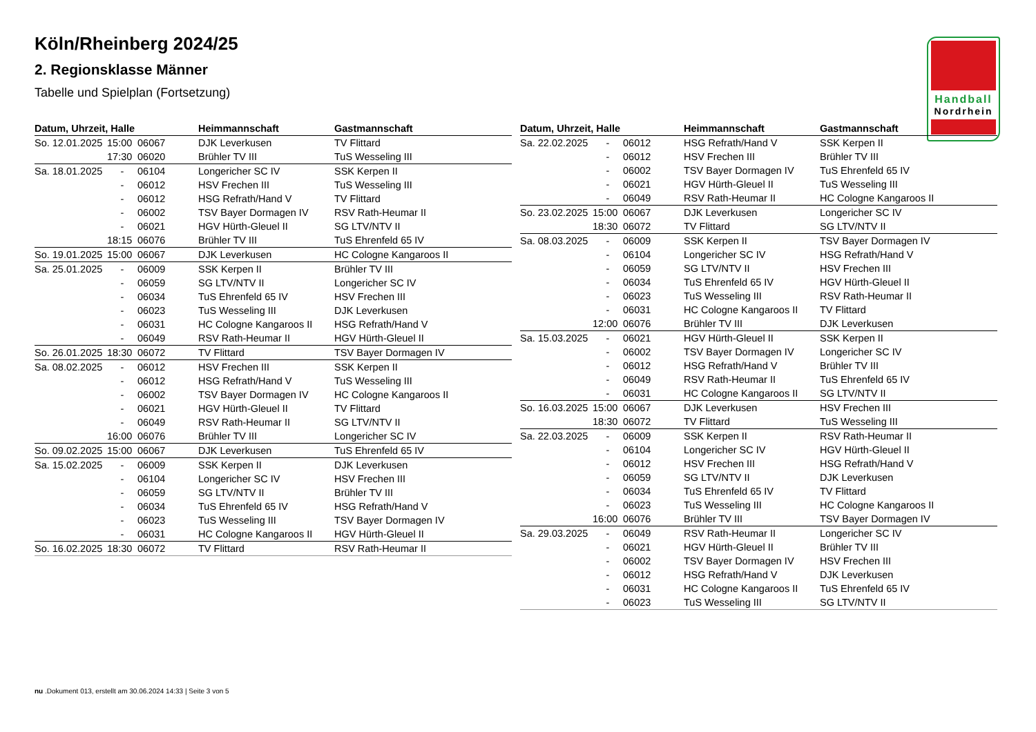Köln/Rheinberg 2024/25
2. Regionsklasse Männer
Tabelle und Spielplan (Fortsetzung)
Handball
Nordrhein
| Datum, Uhrzeit, Halle | | | Heimmannschaft | Gastmannschaft |
| --- | --- | --- | --- | --- |
| So. 12.01.2025 | 15:00 | 06067 | DJK Leverkusen | TV Flittard |
| | 17:30 | 06020 | Brühler TV III | TuS Wesseling III |
| Sa. 18.01.2025 | - | 06104 | Longericher SC IV | SSK Kerpen II |
| | - | 06012 | HSV Frechen III | TuS Wesseling III |
| | - | 06012 | HSG Refrath/Hand V | TV Flittard |
| | - | 06002 | TSV Bayer Dormagen IV | RSV Rath-Heumar II |
| | - | 06021 | HGV Hürth-Gleuel II | SG LTV/NTV II |
| | 18:15 | 06076 | Brühler TV III | TuS Ehrenfeld 65 IV |
| So. 19.01.2025 | 15:00 | 06067 | DJK Leverkusen | HC Cologne Kangaroos II |
| Sa. 25.01.2025 | - | 06009 | SSK Kerpen II | Brühler TV III |
| | - | 06059 | SG LTV/NTV II | Longericher SC IV |
| | - | 06034 | TuS Ehrenfeld 65 IV | HSV Frechen III |
| | - | 06023 | TuS Wesseling III | DJK Leverkusen |
| | - | 06031 | HC Cologne Kangaroos II | HSG Refrath/Hand V |
| | - | 06049 | RSV Rath-Heumar II | HGV Hürth-Gleuel II |
| So. 26.01.2025 | 18:30 | 06072 | TV Flittard | TSV Bayer Dormagen IV |
| Sa. 08.02.2025 | - | 06012 | HSV Frechen III | SSK Kerpen II |
| | - | 06012 | HSG Refrath/Hand V | TuS Wesseling III |
| | - | 06002 | TSV Bayer Dormagen IV | HC Cologne Kangaroos II |
| | - | 06021 | HGV Hürth-Gleuel II | TV Flittard |
| | - | 06049 | RSV Rath-Heumar II | SG LTV/NTV II |
| | 16:00 | 06076 | Brühler TV III | Longericher SC IV |
| So. 09.02.2025 | 15:00 | 06067 | DJK Leverkusen | TuS Ehrenfeld 65 IV |
| Sa. 15.02.2025 | - | 06009 | SSK Kerpen II | DJK Leverkusen |
| | - | 06104 | Longericher SC IV | HSV Frechen III |
| | - | 06059 | SG LTV/NTV II | Brühler TV III |
| | - | 06034 | TuS Ehrenfeld 65 IV | HSG Refrath/Hand V |
| | - | 06023 | TuS Wesseling III | TSV Bayer Dormagen IV |
| | - | 06031 | HC Cologne Kangaroos II | HGV Hürth-Gleuel II |
| So. 16.02.2025 | 18:30 | 06072 | TV Flittard | RSV Rath-Heumar II |
| Datum, Uhrzeit, Halle | | | Heimmannschaft | Gastmannschaft |
| --- | --- | --- | --- | --- |
| Sa. 22.02.2025 | - | 06012 | HSG Refrath/Hand V | SSK Kerpen II |
| | - | 06012 | HSV Frechen III | Brühler TV III |
| | - | 06002 | TSV Bayer Dormagen IV | TuS Ehrenfeld 65 IV |
| | - | 06021 | HGV Hürth-Gleuel II | TuS Wesseling III |
| | - | 06049 | RSV Rath-Heumar II | HC Cologne Kangaroos II |
| So. 23.02.2025 | 15:00 | 06067 | DJK Leverkusen | Longericher SC IV |
| | 18:30 | 06072 | TV Flittard | SG LTV/NTV II |
| Sa. 08.03.2025 | - | 06009 | SSK Kerpen II | TSV Bayer Dormagen IV |
| | - | 06104 | Longericher SC IV | HSG Refrath/Hand V |
| | - | 06059 | SG LTV/NTV II | HSV Frechen III |
| | - | 06034 | TuS Ehrenfeld 65 IV | HGV Hürth-Gleuel II |
| | - | 06023 | TuS Wesseling III | RSV Rath-Heumar II |
| | - | 06031 | HC Cologne Kangaroos II | TV Flittard |
| | 12:00 | 06076 | Brühler TV III | DJK Leverkusen |
| Sa. 15.03.2025 | - | 06021 | HGV Hürth-Gleuel II | SSK Kerpen II |
| | - | 06002 | TSV Bayer Dormagen IV | Longericher SC IV |
| | - | 06012 | HSG Refrath/Hand V | Brühler TV III |
| | - | 06049 | RSV Rath-Heumar II | TuS Ehrenfeld 65 IV |
| | - | 06031 | HC Cologne Kangaroos II | SG LTV/NTV II |
| So. 16.03.2025 | 15:00 | 06067 | DJK Leverkusen | HSV Frechen III |
| | 18:30 | 06072 | TV Flittard | TuS Wesseling III |
| Sa. 22.03.2025 | - | 06009 | SSK Kerpen II | RSV Rath-Heumar II |
| | - | 06104 | Longericher SC IV | HGV Hürth-Gleuel II |
| | - | 06012 | HSV Frechen III | HSG Refrath/Hand V |
| | - | 06059 | SG LTV/NTV II | DJK Leverkusen |
| | - | 06034 | TuS Ehrenfeld 65 IV | TV Flittard |
| | - | 06023 | TuS Wesseling III | HC Cologne Kangaroos II |
| | 16:00 | 06076 | Brühler TV III | TSV Bayer Dormagen IV |
| Sa. 29.03.2025 | - | 06049 | RSV Rath-Heumar II | Longericher SC IV |
| | - | 06021 | HGV Hürth-Gleuel II | Brühler TV III |
| | - | 06002 | TSV Bayer Dormagen IV | HSV Frechen III |
| | - | 06012 | HSG Refrath/Hand V | DJK Leverkusen |
| | - | 06031 | HC Cologne Kangaroos II | TuS Ehrenfeld 65 IV |
| | - | 06023 | TuS Wesseling III | SG LTV/NTV II |
nu .Dokument 013, erstellt am 30.06.2024 14:33 | Seite 3 von 5